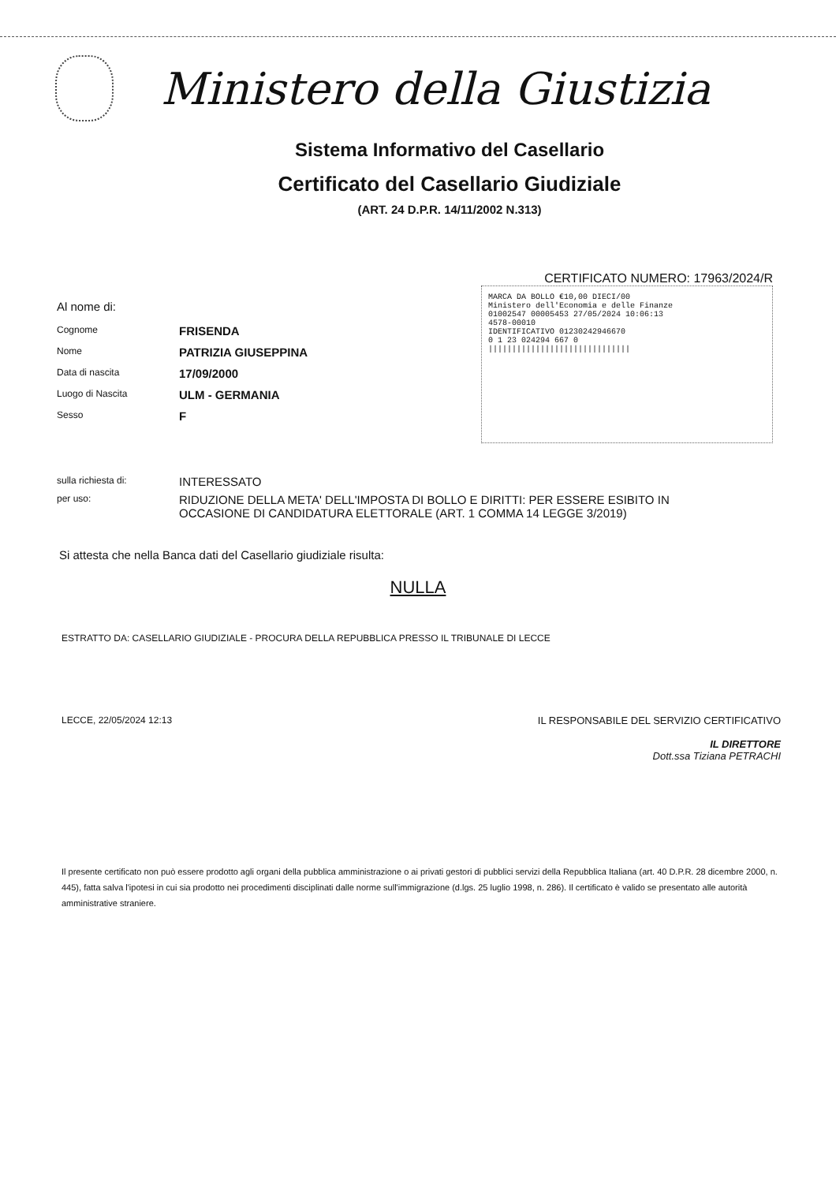Ministero della Giustizia
Sistema Informativo del Casellario
Certificato del Casellario Giudiziale
(ART. 24 D.P.R. 14/11/2002 N.313)
CERTIFICATO NUMERO: 17963/2024/R
Al nome di:
Cognome FRISENDA
Nome PATRIZIA GIUSEPPINA
Data di nascita 17/09/2000
Luogo di Nascita ULM - GERMANIA
Sesso F
MARCA DA BOLLO €10,00 DIECI/00
Ministero dell'Economia e delle Finanze
01002547 00005453 27/05/2024 10:06:13
4578-00010
IDENTIFICATIVO 01230242946670
0 1 23 024294 667 0
||||||||||||||||||||||||||||||
sulla richiesta di: INTERESSATO
per uso: RIDUZIONE DELLA META' DELL'IMPOSTA DI BOLLO E DIRITTI: PER ESSERE ESIBITO IN
OCCASIONE DI CANDIDATURA ELETTORALE (ART. 1 COMMA 14 LEGGE 3/2019)
Si attesta che nella Banca dati del Casellario giudiziale risulta:
NULLA
ESTRATTO DA: CASELLARIO GIUDIZIALE - PROCURA DELLA REPUBBLICA PRESSO IL TRIBUNALE DI LECCE
LECCE, 22/05/2024 12:13 IL RESPONSABILE DEL SERVIZIO CERTIFICATIVO
IL DIRETTORE
Dott.ssa Tiziana PETRACHI
Il presente certificato non può essere prodotto agli organi della pubblica amministrazione o ai privati gestori di pubblici servizi della Repubblica Italiana (art. 40 D.P.R. 28 dicembre 2000, n. 445), fatta salva l'ipotesi in cui sia prodotto nei procedimenti disciplinati dalle norme sull'immigrazione (d.lgs. 25 luglio 1998, n. 286). Il certificato è valido se presentato alle autorità amministrative straniere.